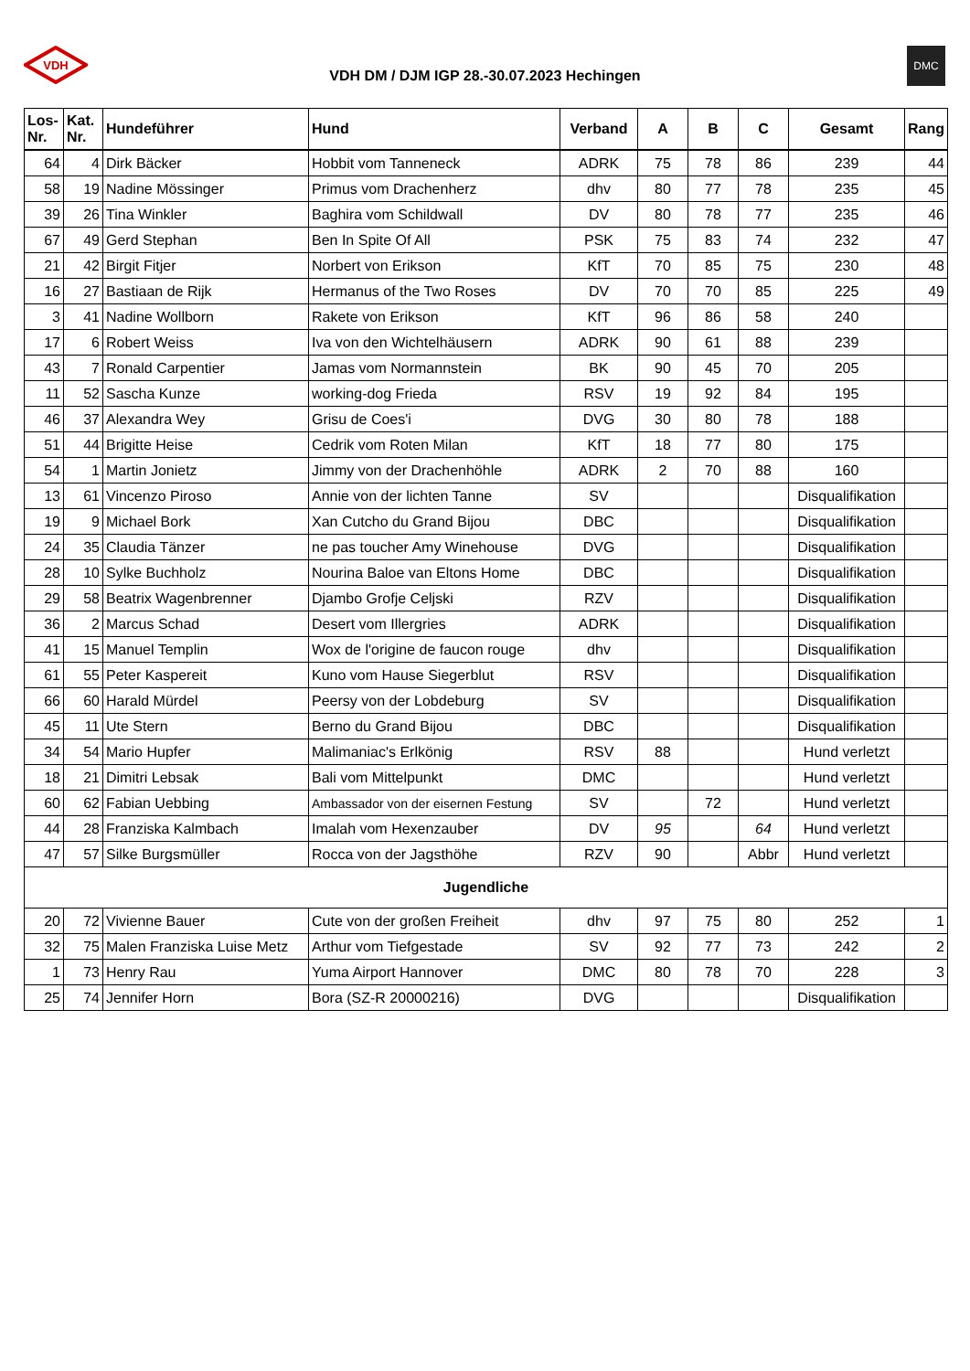VDH
VDH DM / DJM IGP 28.-30.07.2023 Hechingen
DMC
| Los- Nr. | Kat. Nr. | Hundeführer | Hund | Verband | A | B | C | Gesamt | Rang |
| --- | --- | --- | --- | --- | --- | --- | --- | --- | --- |
| 64 | 4 | Dirk Bäcker | Hobbit vom Tanneneck | ADRK | 75 | 78 | 86 | 239 | 44 |
| 58 | 19 | Nadine Mössinger | Primus vom Drachenherz | dhv | 80 | 77 | 78 | 235 | 45 |
| 39 | 26 | Tina Winkler | Baghira vom Schildwall | DV | 80 | 78 | 77 | 235 | 46 |
| 67 | 49 | Gerd Stephan | Ben In Spite Of All | PSK | 75 | 83 | 74 | 232 | 47 |
| 21 | 42 | Birgit Fitjer | Norbert von Erikson | KfT | 70 | 85 | 75 | 230 | 48 |
| 16 | 27 | Bastiaan de Rijk | Hermanus of the Two Roses | DV | 70 | 70 | 85 | 225 | 49 |
| 3 | 41 | Nadine Wollborn | Rakete von Erikson | KfT | 96 | 86 | 58 | 240 | |
| 17 | 6 | Robert Weiss | Iva von den Wichtelhäusern | ADRK | 90 | 61 | 88 | 239 | |
| 43 | 7 | Ronald Carpentier | Jamas vom Normannstein | BK | 90 | 45 | 70 | 205 | |
| 11 | 52 | Sascha Kunze | working-dog Frieda | RSV | 19 | 92 | 84 | 195 | |
| 46 | 37 | Alexandra Wey | Grisu de Coes'i | DVG | 30 | 80 | 78 | 188 | |
| 51 | 44 | Brigitte Heise | Cedrik vom Roten Milan | KfT | 18 | 77 | 80 | 175 | |
| 54 | 1 | Martin Jonietz | Jimmy von der Drachenhöhle | ADRK | 2 | 70 | 88 | 160 | |
| 13 | 61 | Vincenzo Piroso | Annie von der lichten Tanne | SV | | | | Disqualifikation | |
| 19 | 9 | Michael Bork | Xan Cutcho du Grand Bijou | DBC | | | | Disqualifikation | |
| 24 | 35 | Claudia Tänzer | ne pas toucher Amy Winehouse | DVG | | | | Disqualifikation | |
| 28 | 10 | Sylke Buchholz | Nourina Baloe van Eltons Home | DBC | | | | Disqualifikation | |
| 29 | 58 | Beatrix Wagenbrenner | Djambo Grofje Celjski | RZV | | | | Disqualifikation | |
| 36 | 2 | Marcus Schad | Desert vom Illergries | ADRK | | | | Disqualifikation | |
| 41 | 15 | Manuel Templin | Wox de l'origine de faucon rouge | dhv | | | | Disqualifikation | |
| 61 | 55 | Peter Kaspereit | Kuno vom Hause Siegerblut | RSV | | | | Disqualifikation | |
| 66 | 60 | Harald Mürdel | Peersy von der Lobdeburg | SV | | | | Disqualifikation | |
| 45 | 11 | Ute Stern | Berno du Grand Bijou | DBC | | | | Disqualifikation | |
| 34 | 54 | Mario Hupfer | Malimaniac's Erlkönig | RSV | 88 | | | Hund verletzt | |
| 18 | 21 | Dimitri Lebsak | Bali vom Mittelpunkt | DMC | | | | Hund verletzt | |
| 60 | 62 | Fabian Uebbing | Ambassador von der eisernen Festung | SV | | 72 | | Hund verletzt | |
| 44 | 28 | Franziska Kalmbach | Imalah vom Hexenzauber | DV | 95 | | 64 | Hund verletzt | |
| 47 | 57 | Silke Burgsmüller | Rocca von der Jagsthöhe | RZV | 90 | | Abbr | Hund verletzt | |
| Jugendliche | | | | | | | | | |
| 20 | 72 | Vivienne Bauer | Cute von der großen Freiheit | dhv | 97 | 75 | 80 | 252 | 1 |
| 32 | 75 | Malen Franziska Luise Metz | Arthur vom Tiefgestade | SV | 92 | 77 | 73 | 242 | 2 |
| 1 | 73 | Henry Rau | Yuma Airport Hannover | DMC | 80 | 78 | 70 | 228 | 3 |
| 25 | 74 | Jennifer Horn | Bora (SZ-R 20000216) | DVG | | | | Disqualifikation | |